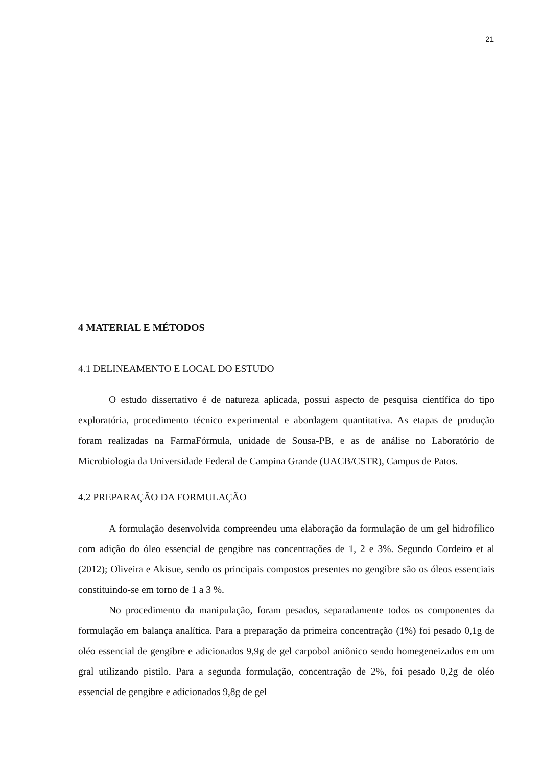21
4 MATERIAL E MÉTODOS
4.1 DELINEAMENTO E LOCAL DO ESTUDO
O estudo dissertativo é de natureza aplicada, possui aspecto de pesquisa científica do tipo exploratória, procedimento técnico experimental e abordagem quantitativa. As etapas de produção foram realizadas na FarmaFórmula, unidade de Sousa-PB, e as de análise no Laboratório de Microbiologia da Universidade Federal de Campina Grande (UACB/CSTR), Campus de Patos.
4.2 PREPARAÇÃO DA FORMULAÇÃO
A formulação desenvolvida compreendeu uma elaboração da formulação de um gel hidrofílico com adição do óleo essencial de gengibre nas concentrações de 1, 2 e 3%. Segundo Cordeiro et al (2012); Oliveira e Akisue, sendo os principais compostos presentes no gengibre são os óleos essenciais constituindo-se em torno de 1 a 3 %.
No procedimento da manipulação, foram pesados, separadamente todos os componentes da formulação em balança analítica. Para a preparação da primeira concentração (1%) foi pesado 0,1g de oléo essencial de gengibre e adicionados 9,9g de gel carpobol aniônico sendo homegeneizados em um gral utilizando pistilo. Para a segunda formulação, concentração de 2%, foi pesado 0,2g de oléo essencial de gengibre e adicionados 9,8g de gel